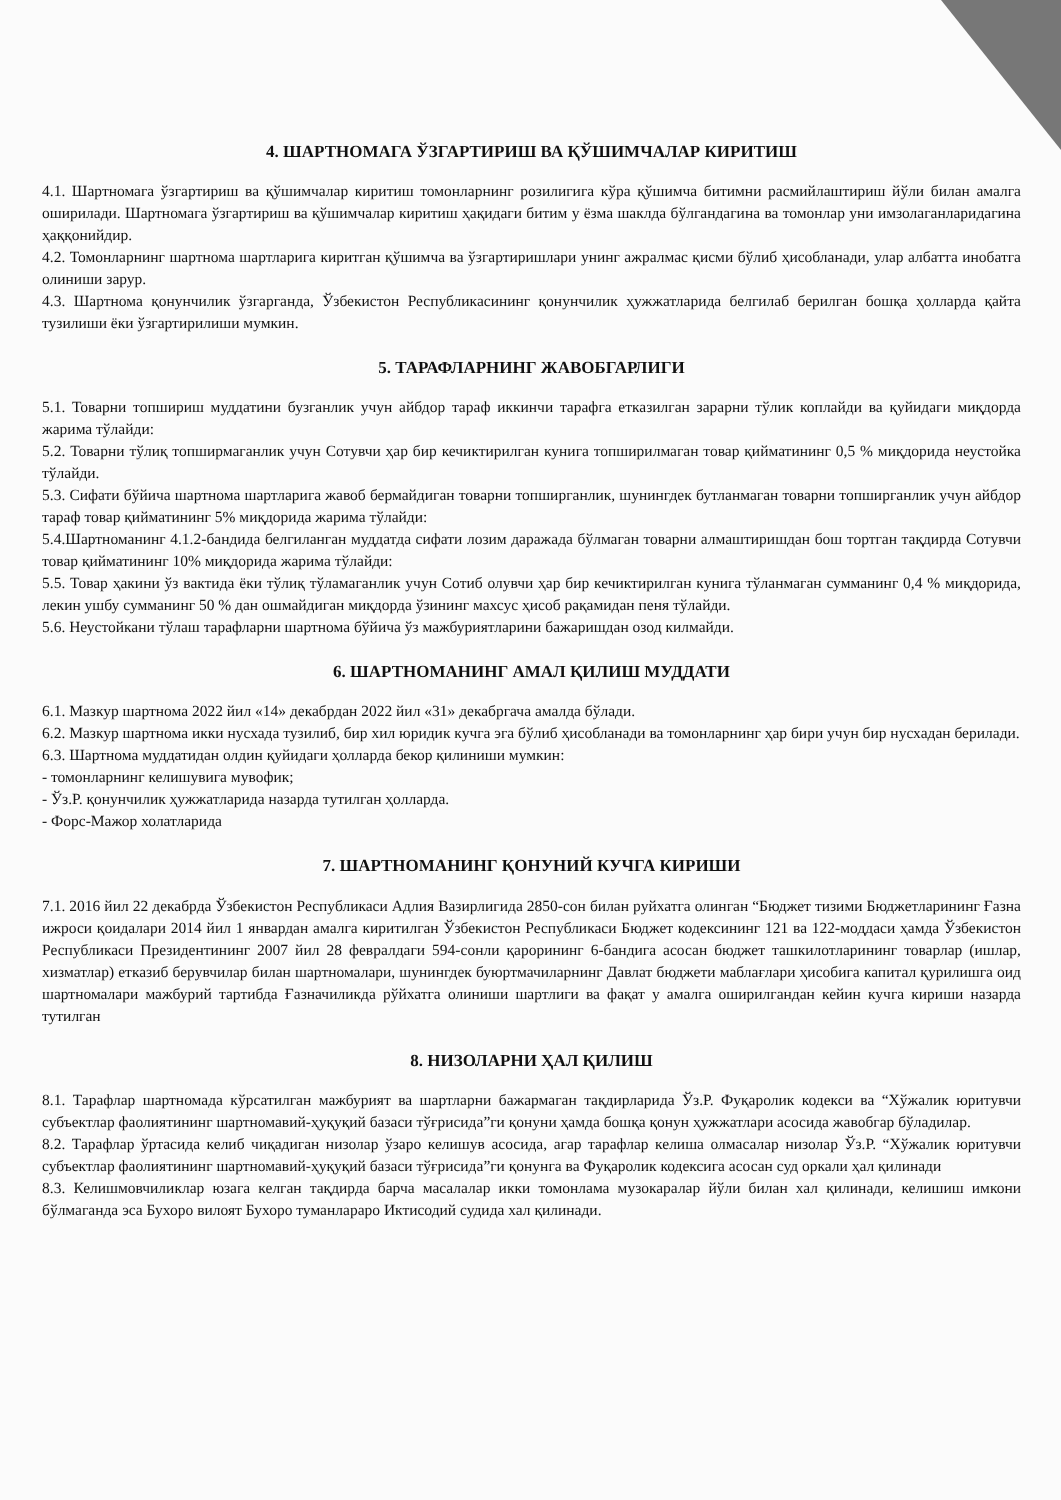4. ШАРТНОМАГА ЎЗГАРТИРИШ ВА ҚЎШИМЧАЛАР КИРИТИШ
4.1. Шартномага ўзгартириш ва қўшимчалар киритиш томонларнинг розилигига кўра қўшимча битимни расмийлаштириш йўли билан амалга оширилади. Шартномага ўзгартириш ва қўшимчалар киритиш ҳақидаги битим у ёзма шаклда бўлгандагина ва томонлар уни имзолаганларидагина ҳаққонийдир.
4.2. Томонларнинг шартнома шартларига киритган қўшимча ва ўзгартиришлари унинг ажралмас қисми бўлиб ҳисобланади, улар албатта инобатга олиниши зарур.
4.3. Шартнома қонунчилик ўзгарганда, Ўзбекистон Республикасининг қонунчилик ҳужжатларида белгилаб берилган бошқа ҳолларда қайта тузилиши ёки ўзгартирилиши мумкин.
5. ТАРАФЛАРНИНГ ЖАВОБГАРЛИГИ
5.1. Товарни топшириш муддатини бузганлик учун айбдор тараф иккинчи тарафга етказилган зарарни тўлик коплайди ва қуйидаги миқдорда жарима тўлайди:
5.2. Товарни тўлиқ топширмаганлик учун Сотувчи ҳар бир кечиктирилган кунига топширилмаган товар қийматининг 0,5 % миқдорида неустойка тўлайди.
5.3. Сифати бўйича шартнома шартларига жавоб бермайдиган товарни топширганлик, шунингдек бутланмаган товарни топширганлик учун айбдор тараф товар қийматининг 5% миқдорида жарима тўлайди:
5.4.Шартноманинг 4.1.2-бандида белгиланган муддатда сифати лозим даражада бўлмаган товарни алмаштиришдан бош тортган тақдирда Сотувчи товар қийматининг 10% миқдорида жарима тўлайди:
5.5. Товар ҳакини ўз вактида ёки тўлиқ тўламаганлик учун Сотиб олувчи ҳар бир кечиктирилган кунига тўланмаган сумманинг 0,4 % миқдорида, лекин ушбу сумманинг 50 % дан ошмайдиган миқдорда ўзининг махсус ҳисоб рақамидан пеня тўлайди.
5.6. Неустойкани тўлаш тарафларни шартнома бўйича ўз мажбуриятларини бажаришдан озод килмайди.
6. ШАРТНОМАНИНГ АМАЛ ҚИЛИШ МУДДАТИ
6.1. Мазкур шартнома 2022 йил «14» декабрдан 2022 йил «31» декабргача амалда бўлади.
6.2. Мазкур шартнома икки нусхада тузилиб, бир хил юридик кучга эга бўлиб ҳисобланади ва томонларнинг ҳар бири учун бир нусхадан берилади.
6.3. Шартнома муддатидан олдин қуйидаги ҳолларда бекор қилиниши мумкин:
- томонларнинг келишувига мувофик;
- Ўз.Р. қонунчилик ҳужжатларида назарда тутилган ҳолларда.
- Форс-Мажор холатларида
7. ШАРТНОМАНИНГ ҚОНУНИЙ КУЧГА КИРИШИ
7.1. 2016 йил 22 декабрда Ўзбекистон Республикаси Адлия Вазирлигида 2850-сон билан руйхатга олинган “Бюджет тизими Бюджетларининг Ғазна ижроси қоидалари 2014 йил 1 январдан амалга киритилган Ўзбекистон Республикаси Бюджет кодексининг 121 ва 122-моддаси ҳамда Ўзбекистон Республикаси Президентининг 2007 йил 28 февралдаги 594-сонли қарорининг 6-бандига асосан бюджет ташкилотларининг товарлар (ишлар, хизматлар) етказиб берувчилар билан шартномалари, шунингдек буюртмачиларнинг Давлат бюджети маблағлари ҳисобига капитал қурилишга оид шартномалари мажбурий тартибда Ғазначиликда рўйхатга олиниши шартлиги ва фақат у амалга оширилгандан кейин кучга кириши назарда тутилган
8. НИЗОЛАРНИ ҲАЛ ҚИЛИШ
8.1. Тарафлар шартномада кўрсатилган мажбурият ва шартларни бажармаган тақдирларида Ўз.Р. Фуқаролик кодекси ва “Хўжалик юритувчи субъектлар фаолиятининг шартномавий-ҳуқуқий базаси тўғрисида”ги қонуни ҳамда бошқа қонун ҳужжатлари асосида жавобгар бўладилар.
8.2. Тарафлар ўртасида келиб чиқадиган низолар ўзаро келишув асосида, агар тарафлар келиша олмасалар низолар Ўз.Р. “Хўжалик юритувчи субъектлар фаолиятининг шартномавий-ҳуқуқий базаси тўғрисида”ги қонунга ва Фуқаролик кодексига асосан суд оркали ҳал қилинади
8.3. Келишмовчиликлар юзага келган тақдирда барча масалалар икки томонлама музокаралар йўли билан хал қилинади, келишиш имкони бўлмаганда эса Бухоро вилоят Бухоро туманлараро Иктисодий судида хал қилинади.